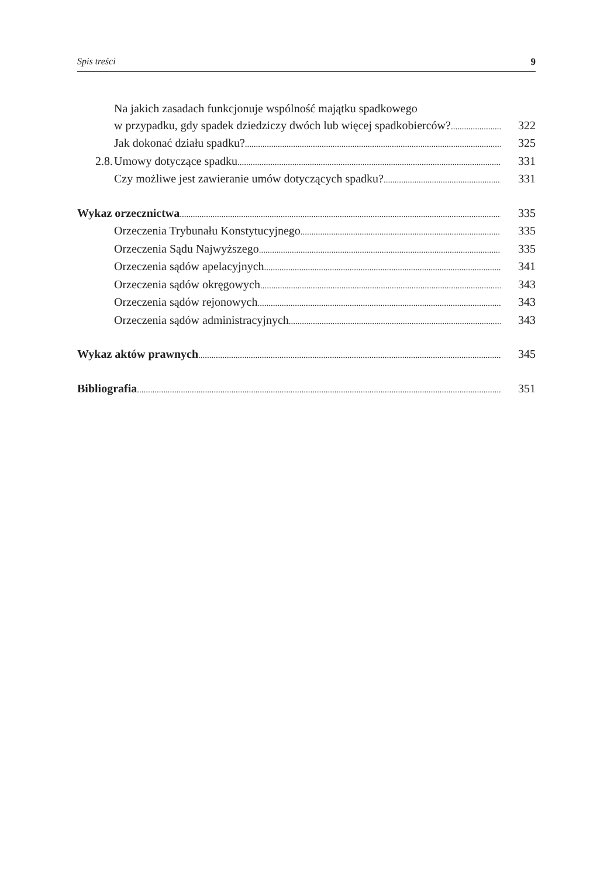Spis treści 9
Na jakich zasadach funkcjonuje wspólność majątku spadkowego
w przypadku, gdy spadek dziedziczy dwóch lub więcej spadkobierców? 322
Jak dokonać działu spadku? 325
2.8. Umowy dotyczące spadku 331
Czy możliwe jest zawieranie umów dotyczących spadku? 331
Wykaz orzecznictwa 335
Orzeczenia Trybunału Konstytucyjnego 335
Orzeczenia Sądu Najwyższego 335
Orzeczenia sądów apelacyjnych 341
Orzeczenia sądów okręgowych 343
Orzeczenia sądów rejonowych 343
Orzeczenia sądów administracyjnych 343
Wykaz aktów prawnych 345
Bibliografia 351